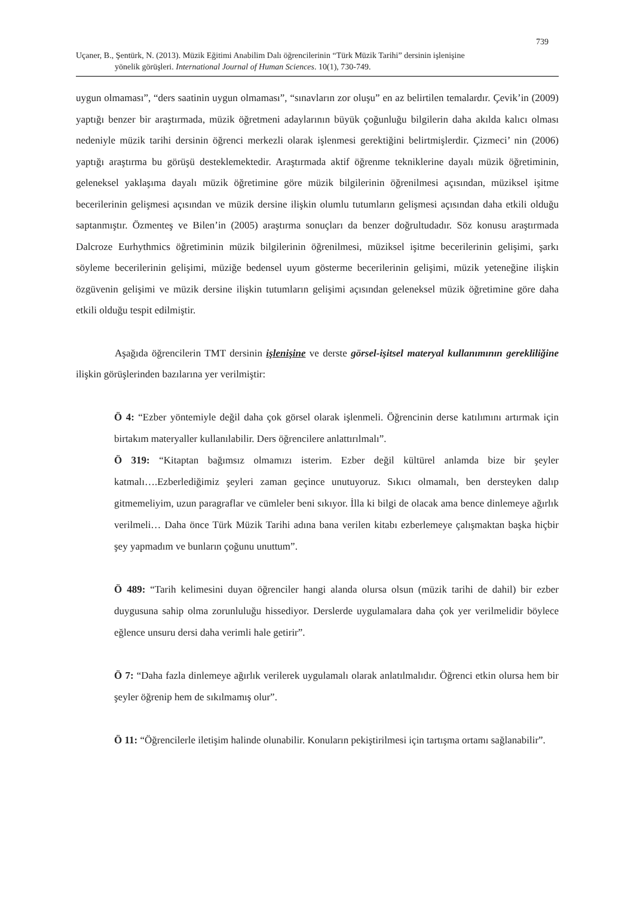739
Uçaner, B., Şentürk, N. (2013). Müzik Eğitimi Anabilim Dalı öğrencilerinin “Türk Müzik Tarihi” dersinin işlenişine
yönelik görüşleri. International Journal of Human Sciences. 10(1), 730-749.
uygun olmaması”, “ders saatinin uygun olmaması”, “sınavların zor oluşu” en az belirtilen temalardır. Çevik’in (2009) yaptığı benzer bir araştırmada, müzik öğretmeni adaylarının büyük çoğunluğu bilgilerin daha akılda kalıcı olması nedeniyle müzik tarihi dersinin öğrenci merkezli olarak işlenmesi gerektiğini belirtmişlerdir. Çizmeci’ nin (2006) yaptığı araştırma bu görüşü desteklemektedir. Araştırmada aktif öğrenme tekniklerine dayalı müzik öğretiminin, geleneksel yaklaşıma dayalı müzik öğretimine göre müzik bilgilerinin öğrenilmesi açısından, müziksel işitme becerilerinin gelişmesi açısından ve müzik dersine ilişkin olumlu tutumların gelişmesi açısından daha etkili olduğu saptanmıştır. Özmenteş ve Bilen’in (2005) araştırma sonuçları da benzer doğrultudadır. Söz konusu araştırmada Dalcroze Eurhythmics öğretiminin müzik bilgilerinin öğrenilmesi, müziksel işitme becerilerinin gelişimi, şarkı söyleme becerilerinin gelişimi, müziğe bedensel uyum gösterme becerilerinin gelişimi, müzik yeteneğine ilişkin özgüvenin gelişimi ve müzik dersine ilişkin tutumların gelişimi açısından geleneksel müzik öğretimine göre daha etkili olduğu tespit edilmiştir.
Aşağıda öğrencilerin TMT dersinin işlenişine ve derste görsel-işitsel materyal kullanımının gerekliliğine ilişkin görüşlerinden bazılarına yer verilmiştir:
Ö 4: “Ezber yöntemiyle değil daha çok görsel olarak işlenmeli. Öğrencinin derse katılımını artırmak için birtakım materyaller kullanılabilir. Ders öğrencilere anlattırılmalı”.
Ö 319: “Kitaptan bağımsız olmamızı isterim. Ezber değil kültürel anlamda bize bir şeyler katmalı….Ezberlediğimiz şeyleri zaman geçince unutuyoruz. Sıkıcı olmamalı, ben dersteyken dalıp gitmemeliyim, uzun paragraflar ve cümleler beni sıkıyor. İlla ki bilgi de olacak ama bence dinlemeye ağırlık verilmeli… Daha önce Türk Müzik Tarihi adına bana verilen kitabı ezberlemeye çalışmaktan başka hiçbir şey yapmadım ve bunların çoğunu unuttum”.
Ö 489: “Tarih kelimesini duyan öğrenciler hangi alanda olursa olsun (müzik tarihi de dahil) bir ezber duygusuna sahip olma zorunluluğu hissediyor. Derslerde uygulamalara daha çok yer verilmelidir böylece eğlence unsuru dersi daha verimli hale getirir”.
Ö 7: “Daha fazla dinlemeye ağırlık verilerek uygulamalı olarak anlatılmalıdır. Öğrenci etkin olursa hem bir şeyler öğrenip hem de sıkılmamış olur”.
Ö 11: “Öğrencilerle iletişim halinde olunabilir. Konuların pekiştirilmesi için tartışma ortamı sağlanabilir”.